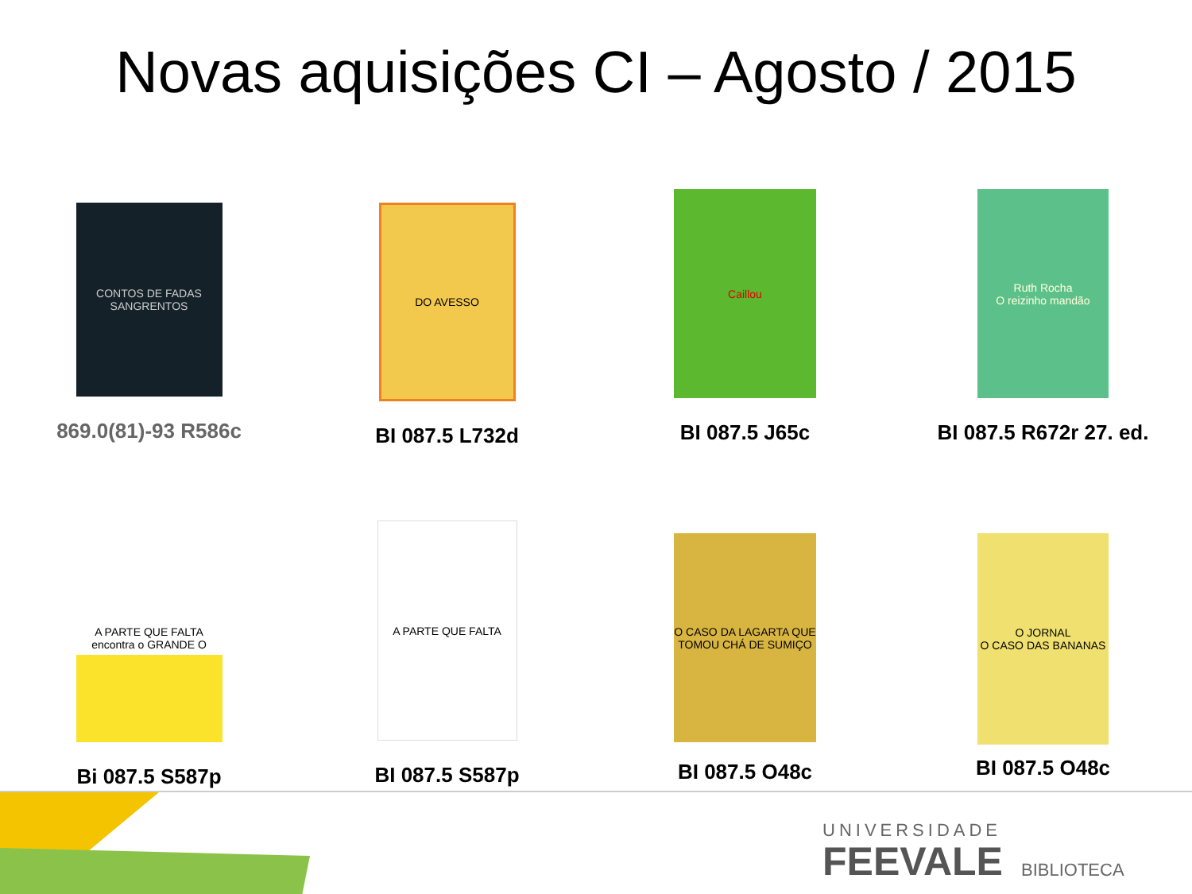Novas aquisições CI – Agosto / 2015
CONTOS DE FADAS SANGRENTOS
869.0(81)-93 R586c
DO AVESSO
BI 087.5 L732d
Caillou
BI 087.5 J65c
Ruth Rocha
O reizinho mandão
BI 087.5 R672r 27. ed.
A PARTE QUE FALTA encontra o GRANDE O
Bi 087.5 S587p
A PARTE QUE FALTA
BI 087.5 S587p
O CASO DA LAGARTA QUE TOMOU CHÁ DE SUMIÇO
BI 087.5 O48c
O JORNAL
O CASO DAS BANANAS
BI 087.5 O48c
UNIVERSIDADE
FEEVALE BIBLIOTECA